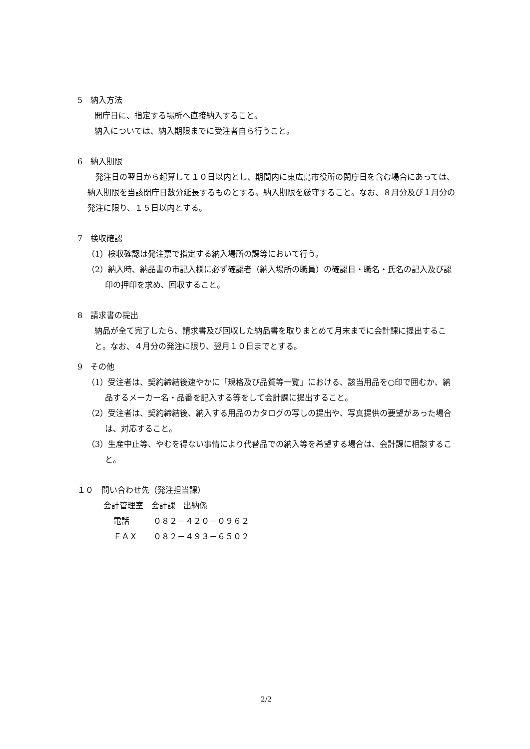5　納入方法
開庁日に、指定する場所へ直接納入すること。
納入については、納入期限までに受注者自ら行うこと。
6　納入期限
　発注日の翌日から起算して１０日以内とし、期間内に東広島市役所の閉庁日を含む場合にあっては、納入期限を当該閉庁日数分延長するものとする。納入期限を厳守すること。なお、８月分及び１月分の発注に限り、１５日以内とする。
7　検収確認
（1）検収確認は発注票で指定する納入場所の課等において行う。
（2）納入時、納品書の市記入欄に必ず確認者（納入場所の職員）の確認日・職名・氏名の記入及び認印の押印を求め、回収すること。
8　請求書の提出
納品が全て完了したら、請求書及び回収した納品書を取りまとめて月末までに会計課に提出すること。なお、４月分の発注に限り、翌月１０日までとする。
9　その他
（1）受注者は、契約締結後速やかに「規格及び品質等一覧」における、該当用品を○印で囲むか、納品するメーカー名・品番を記入する等をして会計課に提出すること。
（2）受注者は、契約締結後、納入する用品のカタログの写しの提出や、写真提供の要望があった場合は、対応すること。
（3）生産中止等、やむを得ない事情により代替品での納入等を希望する場合は、会計課に相談すること。
１０　問い合わせ先（発注担当課）
会計管理室　会計課　出納係
電話　　　０８２－４２０－０９６２
ＦＡＸ　　０８２－４９３－６５０２
2/2